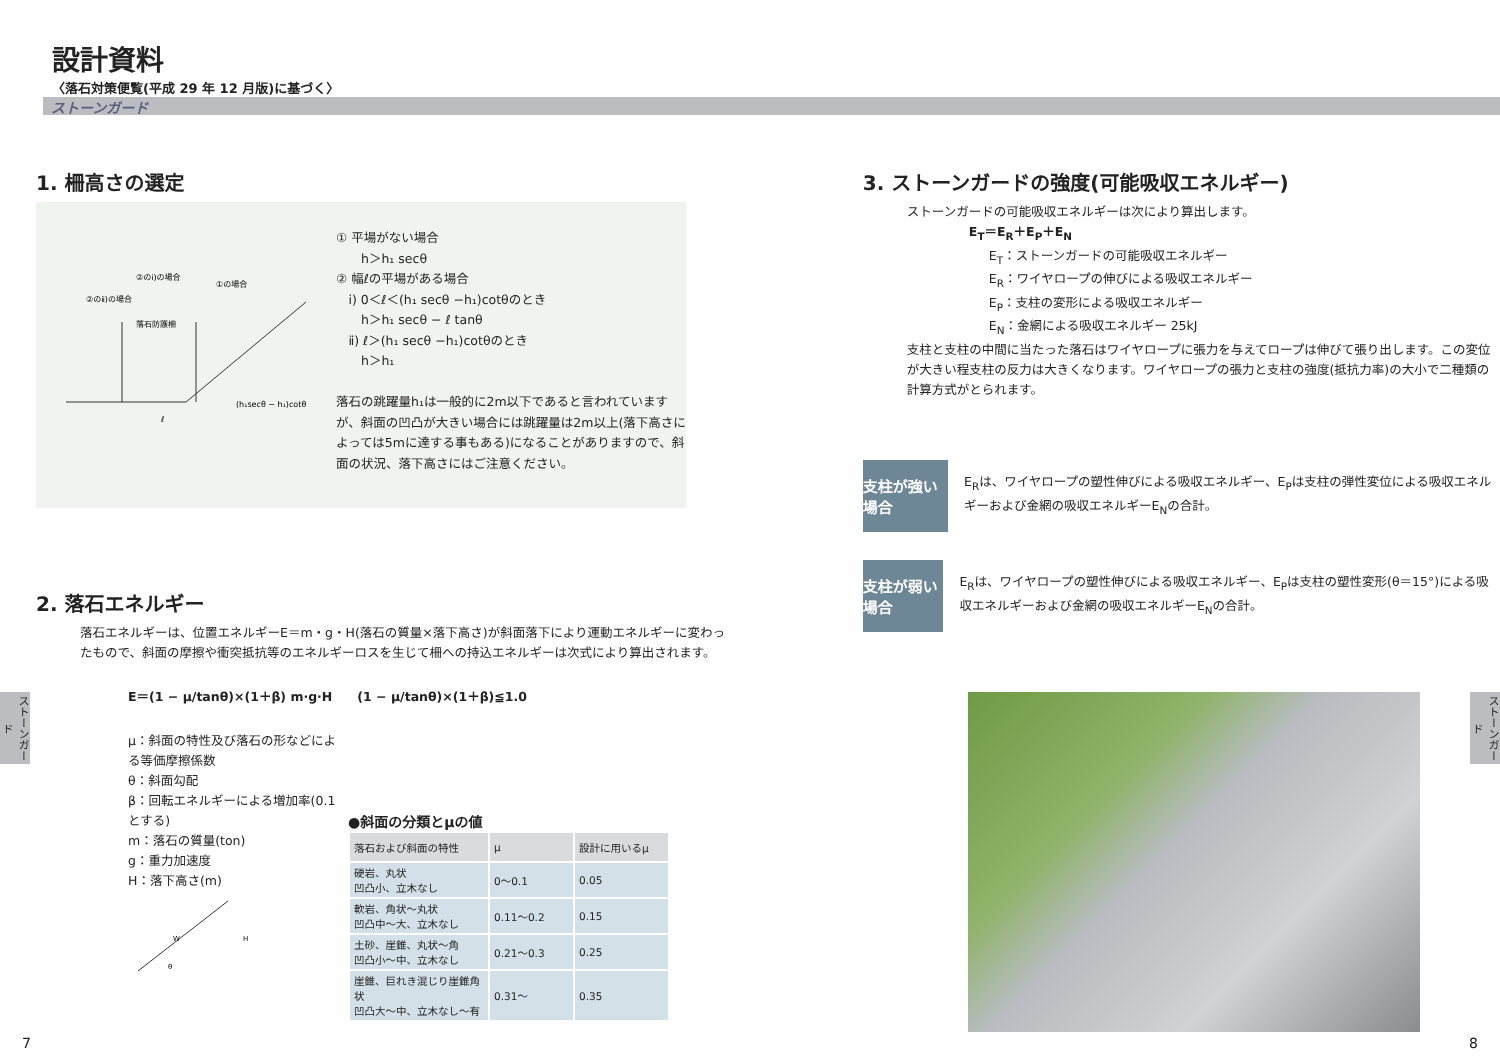設計資料
〈落石対策便覧(平成 29 年 12 月版)に基づく〉
ストーンガード
1. 柵高さの選定
落石防護柵
②のⅱ)の場合
②のⅰ)の場合
①の場合
(h₁secθ − h₁)cotθ
ℓ
① 平場がない場合
　　h＞h₁ secθ
② 幅ℓの平場がある場合
　ⅰ) 0＜ℓ＜(h₁ secθ −h₁)cotθのとき
　　h＞h₁ secθ − ℓ tanθ
　ⅱ) ℓ＞(h₁ secθ −h₁)cotθのとき
　　h＞h₁
落石の跳躍量h₁は一般的に2m以下であると言われていますが、斜面の凹凸が大きい場合には跳躍量は2m以上(落下高さによっては5mに達する事もある)になることがありますので、斜面の状況、落下高さにはご注意ください。
2. 落石エネルギー
落石エネルギーは、位置エネルギーE＝m・g・H(落石の質量×落下高さ)が斜面落下により運動エネルギーに変わったもので、斜面の摩擦や衝突抵抗等のエネルギーロスを生じて柵への持込エネルギーは次式により算出されます。
E＝(1 − μ/tanθ)×(1＋β) m·g·H　　(1 − μ/tanθ)×(1＋β)≦1.0
μ：斜面の特性及び落石の形などによる等価摩擦係数
θ：斜面勾配
β：回転エネルギーによる増加率(0.1 とする)
m：落石の質量(ton)
g：重力加速度
H：落下高さ(m)
W
H
θ
●斜面の分類とμの値
| 落石および斜面の特性 | μ | 設計に用いるμ |
| --- | --- | --- |
| 硬岩、丸状 凹凸小、立木なし | 0〜0.1 | 0.05 |
| 軟岩、角状〜丸状 凹凸中〜大、立木なし | 0.11〜0.2 | 0.15 |
| 土砂、崖錐、丸状〜角 凹凸小〜中、立木なし | 0.21〜0.3 | 0.25 |
| 崖錐、巨れき混じり崖錐角状 凹凸大〜中、立木なし〜有 | 0.31〜 | 0.35 |
3. ストーンガードの強度(可能吸収エネルギー)
ストーンガードの可能吸収エネルギーは次により算出します。
E<sub>T</sub>＝E<sub>R</sub>＋E<sub>P</sub>＋E<sub>N</sub>
E<sub>T</sub>：ストーンガードの可能吸収エネルギー
E<sub>R</sub>：ワイヤロープの伸びによる吸収エネルギー
E<sub>P</sub>：支柱の変形による吸収エネルギー
E<sub>N</sub>：金網による吸収エネルギー 25kJ
支柱と支柱の中間に当たった落石はワイヤロープに張力を与えてロープは伸びて張り出します。この変位が大きい程支柱の反力は大きくなります。ワイヤロープの張力と支柱の強度(抵抗力率)の大小で二種類の計算方式がとられます。
支柱が強い場合
E<sub>R</sub>は、ワイヤロープの塑性伸びによる吸収エネルギー、E<sub>P</sub>は支柱の弾性変位による吸収エネルギーおよび金網の吸収エネルギーE<sub>N</sub>の合計。
支柱が弱い場合
E<sub>R</sub>は、ワイヤロープの塑性伸びによる吸収エネルギー、E<sub>P</sub>は支柱の塑性変形(θ＝15°)による吸収エネルギーおよび金網の吸収エネルギーE<sub>N</sub>の合計。
ストーンガード
ストーンガード
7 8